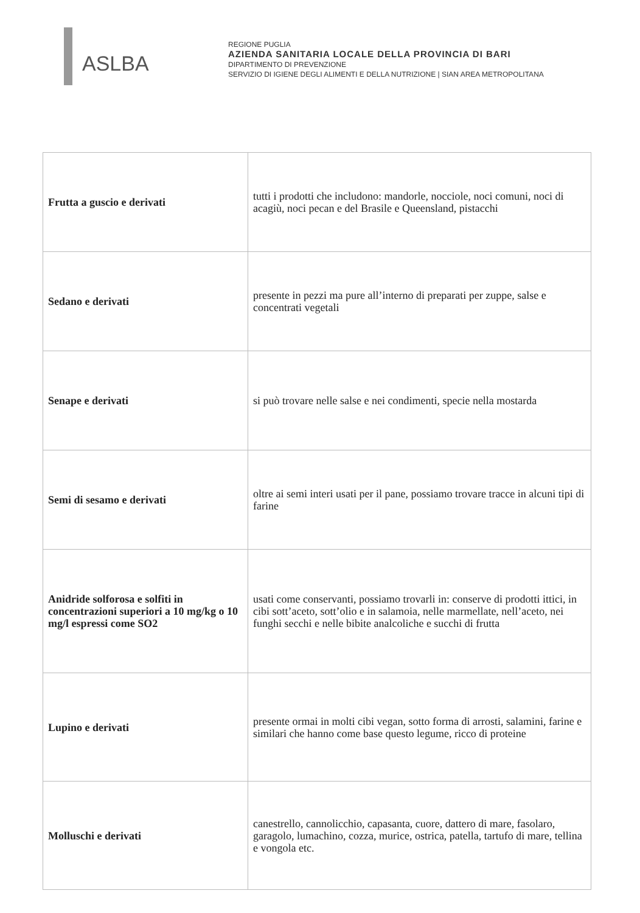ASLBA
REGIONE PUGLIA
AZIENDA SANITARIA LOCALE DELLA PROVINCIA DI BARI
DIPARTIMENTO DI PREVENZIONE
SERVIZIO DI IGIENE DEGLI ALIMENTI E DELLA NUTRIZIONE | SIAN AREA METROPOLITANA
| Frutta a guscio e derivati | tutti i prodotti che includono: mandorle, nocciole, noci comuni, noci di acagiù, noci pecan e del Brasile e Queensland, pistacchi |
| Sedano e derivati | presente in pezzi ma pure all’interno di preparati per zuppe, salse e concentrati vegetali |
| Senape e derivati | si può trovare nelle salse e nei condimenti, specie nella mostarda |
| Semi di sesamo e derivati | oltre ai semi interi usati per il pane, possiamo trovare tracce in alcuni tipi di farine |
| Anidride solforosa e solfiti in concentrazioni superiori a 10 mg/kg o 10 mg/l espressi come SO2 | usati come conservanti, possiamo trovarli in: conserve di prodotti ittici, in cibi sott’aceto, sott’olio e in salamoia, nelle marmellate, nell’aceto, nei funghi secchi e nelle bibite analcoliche e succhi di frutta |
| Lupino e derivati | presente ormai in molti cibi vegan, sotto forma di arrosti, salamini, farine e similari che hanno come base questo legume, ricco di proteine |
| Molluschi e derivati | canestrello, cannolicchio, capasanta, cuore, dattero di mare, fasolaro, garagolo, lumachino, cozza, murice, ostrica, patella, tartufo di mare, tellina e vongola etc. |